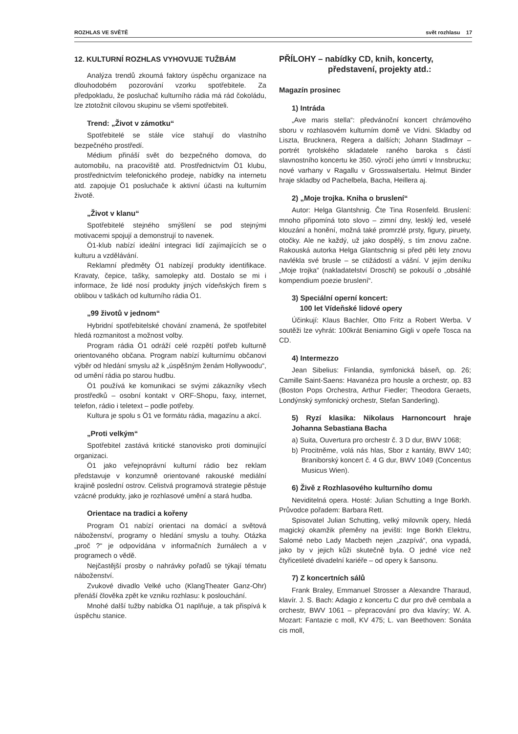ROZHLAS VE SVĚTĚ svět rozhlasu 17
12. KULTURNÍ ROZHLAS VYHOVUJE TUŽBÁM
Analýza trendů zkoumá faktory úspěchu organizace na dlouhodobém pozorování vzorku spotřebitele. Za předpokladu, že posluchač kulturního rádia má rád čokoládu, lze ztotožnit cílovou skupinu se všemi spotřebiteli.
Trend: „Život v zámotku“
Spotřebitelé se stále více stahují do vlastního bezpečného prostředí.
Médium přináší svět do bezpečného domova, do automobilu, na pracoviště atd. Prostřednictvím Ö1 klubu, prostřednictvím telefonického prodeje, nabídky na internetu atd. zapojuje Ö1 posluchače k aktivní účasti na kulturním životě.
„Život v klanu“
Spotřebitelé stejného smýšlení se pod stejnými motivacemi spojují a demonstrují to navenek.
Ö1-klub nabízí ideální integraci lidí zajímajících se o kulturu a vzdělávání.
Reklamní předměty Ö1 nabízejí produkty identifikace. Kravaty, čepice, tašky, samolepky atd. Dostalo se mi i informace, že lidé nosí produkty jiných vídeňských firem s oblibou v taškách od kulturního rádia Ö1.
„99 životů v jednom“
Hybridní spotřebitelské chování znamená, že spotřebitel hledá rozmanitost a možnost volby.
Program rádia Ö1 odráží celé rozpětí potřeb kulturně orientovaného občana. Program nabízí kulturnímu občanovi výběr od hledání smyslu až k „úspěšným ženám Hollywoodu“, od umění rádia po starou hudbu.
Ö1 používá ke komunikaci se svými zákazníky všech prostředků – osobní kontakt v ORF-Shopu, faxy, internet, telefon, rádio i teletext – podle potřeby.
Kultura je spolu s Ö1 ve formátu rádia, magazínu a akcí.
„Proti velkým“
Spotřebitel zastává kritické stanovisko proti dominující organizaci.
Ö1 jako veřejnoprávní kulturní rádio bez reklam představuje v konzumně orientované rakouské mediální krajině poslední ostrov. Celistvá programová strategie pěstuje vzácné produkty, jako je rozhlasové umění a stará hudba.
Orientace na tradici a kořeny
Program Ö1 nabízí orientaci na domácí a světová náboženství, programy o hledání smyslu a touhy. Otázka „proč ?“ je odpovídána v informačních žurnálech a v programech o vědě.
Nejčastější prosby o nahrávky pořadů se týkají tématu náboženství.
Zvukové divadlo Velké ucho (KlangTheater Ganz-Ohr) přenáší člověka zpět ke vzniku rozhlasu: k poslouchání.
Mnohé další tužby nabídka Ö1 naplňuje, a tak přispívá k úspěchu stanice.
PŘÍLOHY – nabídky CD, knih, koncerty,
představení, projekty atd.:
Magazín prosinec
1) Intráda
„Ave maris stella“: předvánoční koncert chrámového sboru v rozhlasovém kulturním domě ve Vídni. Skladby od Liszta, Brucknera, Regera a dalších; Johann Stadlmayr – portrét tyrolského skladatele raného baroka s částí slavnostního koncertu ke 350. výročí jeho úmrtí v Innsbrucku; nové varhany v Ragallu v Grosswalsertalu. Helmut Binder hraje skladby od Pachelbela, Bacha, Heillera aj.
2) „Moje trojka. Kniha o bruslení“
Autor: Helga Glantshnig. Čte Tina Rosenfeld. Bruslení: mnoho připomíná toto slovo – zimní dny, lesklý led, veselé klouzání a honění, možná také promrzlé prsty, figury, piruety, otočky. Ale ne každý, už jako dospělý, s tím znovu začne. Rakouská autorka Helga Glantschnig si před pěti lety znovu navlékla své brusle – se ctižádostí a vášní. V jejím deníku „Moje trojka“ (nakladatelství Droschl) se pokouší o „obsáhlé kompendium poezie bruslení“.
3) Speciální operní koncert:
100 let Vídeňské lidové opery
Účinkují: Klaus Bachler, Otto Fritz a Robert Werba. V soutěži lze vyhrát: 100krát Beniamino Gigli v opeře Tosca na CD.
4) Intermezzo
Jean Sibelius: Finlandia, symfonická báseň, op. 26; Camille Saint-Saens: Havanéza pro housle a orchestr, op. 83 (Boston Pops Orchestra, Arthur Fiedler; Theodora Geraets, Londýnský symfonický orchestr, Stefan Sanderling).
5) Ryzí klasika: Nikolaus Harnoncourt hraje Johanna Sebastiana Bacha
a) Suita, Ouvertura pro orchestr č. 3 D dur, BWV 1068;
b) Procitněme, volá nás hlas, Sbor z kantáty, BWV 140; Braniborský koncert č. 4 G dur, BWV 1049 (Concentus Musicus Wien).
6) Živě z Rozhlasového kulturního domu
Neviditelná opera. Hosté: Julian Schutting a Inge Borkh. Průvodce pořadem: Barbara Rett.
Spisovatel Julian Schutting, velký milovník opery, hledá magický okamžik přeměny na jevišti: Inge Borkh Elektru, Salomé nebo Lady Macbeth nejen „zazpívá“, ona vypadá, jako by v jejich kůži skutečně byla. O jedné více než čtyřicetileté divadelní kariéře – od opery k šansonu.
7) Z koncertních sálů
Frank Braley, Emmanuel Strosser a Alexandre Tharaud, klavír. J. S. Bach: Adagio z koncertu C dur pro dvě cembala a orchestr, BWV 1061 – přepracování pro dva klavíry; W. A. Mozart: Fantazie c moll, KV 475; L. van Beethoven: Sonáta cis moll,